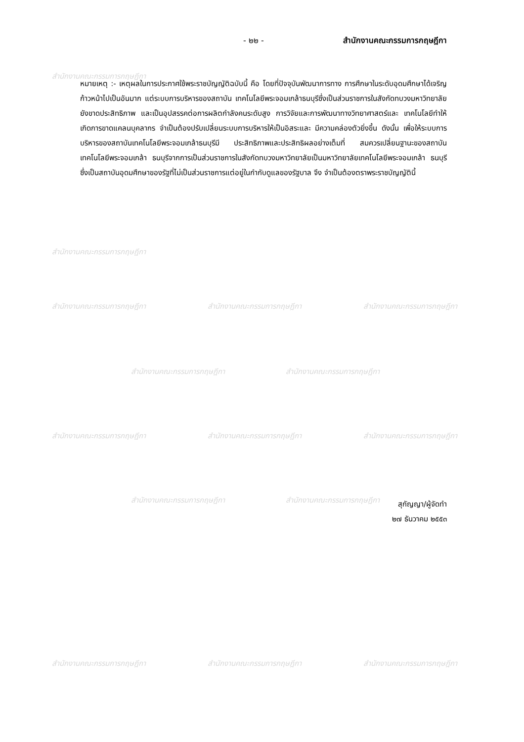สำนักงานคณะกรรมการกฤษฎีกา
สำนักงานคณะกรรมการกฤษฎีกา
สำนักงานคณะกรรมการกฤษฎีกา สำนักงานคณะกรรมการกฤษฎีกา สำนักงานคณะกรรมการกฤษฎีกา
สำนักงานคณะกรรมการกฤษฎีกา สำนักงานคณะกรรมการกฤษฎีกา
สำนักงานคณะกรรมการกฤษฎีกา สำนักงานคณะกรรมการกฤษฎีกา สำนักงานคณะกรรมการกฤษฎีกา
สำนักงานคณะกรรมการกฤษฎีกา สำนักงานคณะกรรมการกฤษฎีกา
สำนักงานคณะกรรมการกฤษฎีกา สำนักงานคณะกรรมการกฤษฎีกา สำนักงานคณะกรรมการกฤษฎีกา
- ๒๒ - สำนักงานคณะกรรมการกฤษฎีกา
หมายเหตุ :- เหตุผลในการประกาศใช้พระราชบัญญัติฉบับนี้ คือ โดยที่ปัจจุบันพัฒนาการทาง การศึกษาในระดับอุดมศึกษาได้เจริญก้าวหน้าไปเป็นอันมาก แต่ระบบการบริหารของสถาบัน เทคโนโลยีพระจอมเกล้าธนบุรีซึ่งเป็นส่วนราชการในสังกัดทบวงมหาวิทยาลัย ยังขาดประสิทธิภาพ และเป็นอุปสรรคต่อการผลิตกำลังคนระดับสูง การวิจัยและการพัฒนาทางวิทยาศาสตร์และ เทคโนโลยีทำให้เกิดการขาดแคลนบุคลากร จำเป็นต้องปรับเปลี่ยนระบบการบริหารให้เป็นอิสระและ มีความคล่องตัวยิ่งขึ้น ดังนั้น เพื่อให้ระบบการบริหารของสถาบันเทคโนโลยีพระจอมเกล้าธนบุรีมี ประสิทธิภาพและประสิทธิผลอย่างเต็มที่ สมควรเปลี่ยนฐานะของสถาบันเทคโนโลยีพระจอมเกล้า ธนบุรีจากการเป็นส่วนราชการในสังกัดทบวงมหาวิทยาลัยเป็นมหาวิทยาลัยเทคโนโลยีพระจอมเกล้า ธนบุรี ซึ่งเป็นสถาบันอุดมศึกษาของรัฐที่ไม่เป็นส่วนราชการแต่อยู่ในกำกับดูแลของรัฐบาล จึง จำเป็นต้องตราพระราชบัญญัตินี้
สุกัญญา/ผู้จัดทำ
๒๗ ธันวาคม ๒๕๕๓